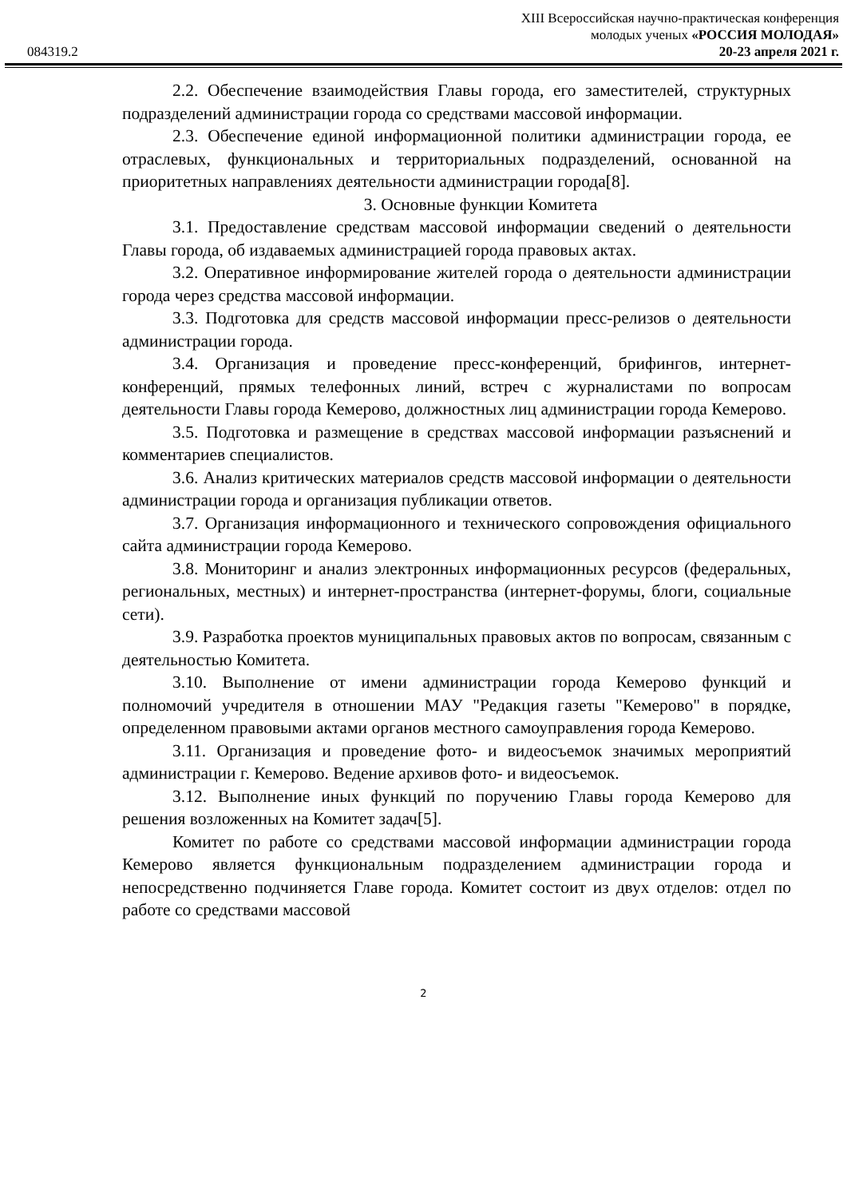XIII Всероссийская научно-практическая конференция
молодых ученых «РОССИЯ МОЛОДАЯ»
084319.2 20-23 апреля 2021 г.
2.2. Обеспечение взаимодействия Главы города, его заместителей, структурных подразделений администрации города со средствами массовой информации.
2.3. Обеспечение единой информационной политики администрации города, ее отраслевых, функциональных и территориальных подразделений, основанной на приоритетных направлениях деятельности администрации города[8].
3. Основные функции Комитета
3.1. Предоставление средствам массовой информации сведений о деятельности Главы города, об издаваемых администрацией города правовых актах.
3.2. Оперативное информирование жителей города о деятельности администрации города через средства массовой информации.
3.3. Подготовка для средств массовой информации пресс-релизов о деятельности администрации города.
3.4. Организация и проведение пресс-конференций, брифингов, интернет-конференций, прямых телефонных линий, встреч с журналистами по вопросам деятельности Главы города Кемерово, должностных лиц администрации города Кемерово.
3.5. Подготовка и размещение в средствах массовой информации разъяснений и комментариев специалистов.
3.6. Анализ критических материалов средств массовой информации о деятельности администрации города и организация публикации ответов.
3.7. Организация информационного и технического сопровождения официального сайта администрации города Кемерово.
3.8. Мониторинг и анализ электронных информационных ресурсов (федеральных, региональных, местных) и интернет-пространства (интернет-форумы, блоги, социальные сети).
3.9. Разработка проектов муниципальных правовых актов по вопросам, связанным с деятельностью Комитета.
3.10. Выполнение от имени администрации города Кемерово функций и полномочий учредителя в отношении МАУ "Редакция газеты "Кемерово" в порядке, определенном правовыми актами органов местного самоуправления города Кемерово.
3.11. Организация и проведение фото- и видеосъемок значимых мероприятий администрации г. Кемерово. Ведение архивов фото- и видеосъемок.
3.12. Выполнение иных функций по поручению Главы города Кемерово для решения возложенных на Комитет задач[5].
Комитет по работе со средствами массовой информации администрации города Кемерово является функциональным подразделением администрации города и непосредственно подчиняется Главе города. Комитет состоит из двух отделов: отдел по работе со средствами массовой
2